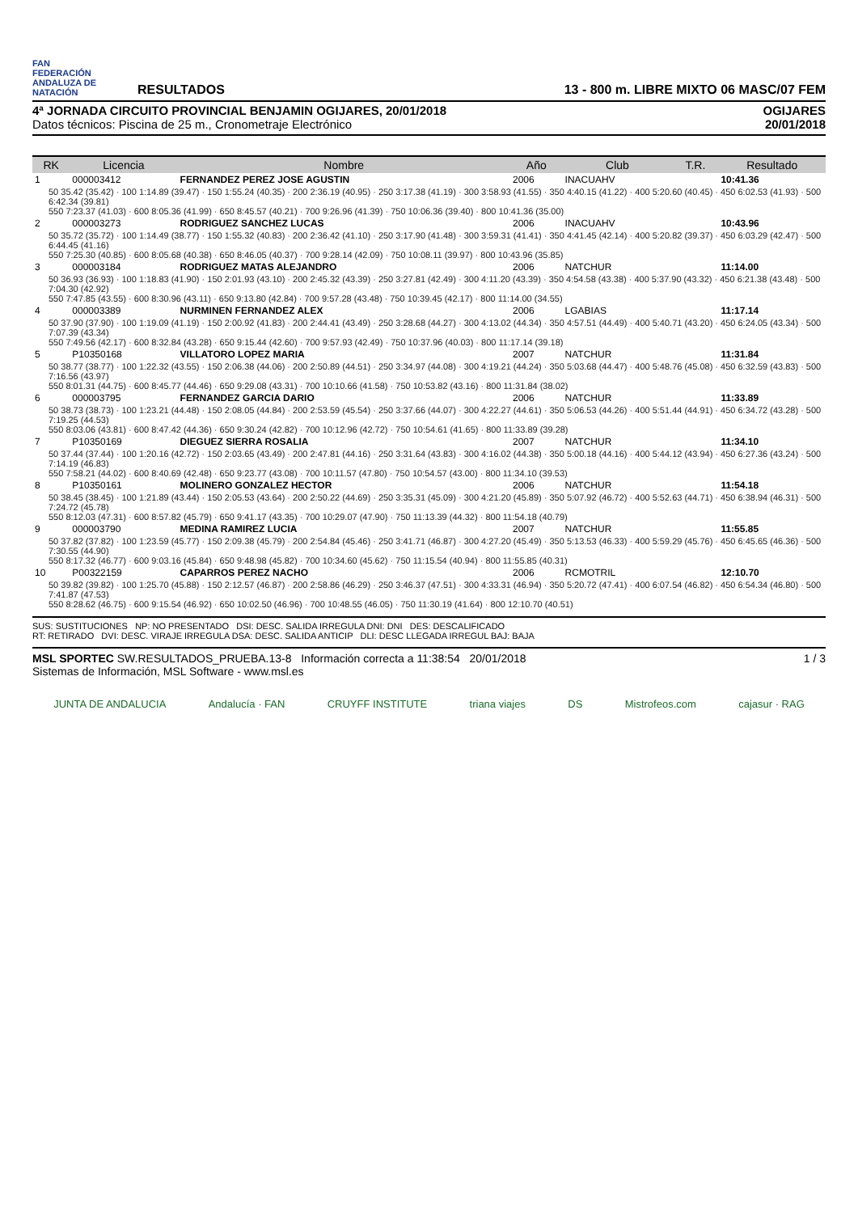FAN
FEDERACIÓN ANDALUZA DE NATACIÓN
RESULTADOS
13 - 800 m. LIBRE MIXTO 06 MASC/07 FEM
4ª JORNADA CIRCUITO PROVINCIAL BENJAMIN OGIJARES, 20/01/2018
Datos técnicos: Piscina de 25 m., Cronometraje Electrónico
OGIJARES
20/01/2018
| RK | Licencia | Nombre | Año | Club | T.R. | Resultado |
| --- | --- | --- | --- | --- | --- | --- |
| 1 | 000003412 | FERNANDEZ PEREZ JOSE AGUSTIN | 2006 | INACUAHV | | 10:41.36 |
| 50 35.42 (35.42) · 100 1:14.89 (39.47) · 150 1:55.24 (40.35) · 200 2:36.19 (40.95) · 250 3:17.38 (41.19) · 300 3:58.93 (41.55) · 350 4:40.15 (41.22) · 400 5:20.60 (40.45) · 450 6:02.53 (41.93) · 500 6:42.34 (39.81) 550 7:23.37 (41.03) · 600 8:05.36 (41.99) · 650 8:45.57 (40.21) · 700 9:26.96 (41.39) · 750 10:06.36 (39.40) · 800 10:41.36 (35.00) | | | | | | |
| 2 | 000003273 | RODRIGUEZ SANCHEZ LUCAS | 2006 | INACUAHV | | 10:43.96 |
| 50 35.72 (35.72) · 100 1:14.49 (38.77) · 150 1:55.32 (40.83) · 200 2:36.42 (41.10) · 250 3:17.90 (41.48) · 300 3:59.31 (41.41) · 350 4:41.45 (42.14) · 400 5:20.82 (39.37) · 450 6:03.29 (42.47) · 500 6:44.45 (41.16) 550 7:25.30 (40.85) · 600 8:05.68 (40.38) · 650 8:46.05 (40.37) · 700 9:28.14 (42.09) · 750 10:08.11 (39.97) · 800 10:43.96 (35.85) | | | | | | |
| 3 | 000003184 | RODRIGUEZ MATAS ALEJANDRO | 2006 | NATCHUR | | 11:14.00 |
| 50 36.93 (36.93) · 100 1:18.83 (41.90) · 150 2:01.93 (43.10) · 200 2:45.32 (43.39) · 250 3:27.81 (42.49) · 300 4:11.20 (43.39) · 350 4:54.58 (43.38) · 400 5:37.90 (43.32) · 450 6:21.38 (43.48) · 500 7:04.30 (42.92) 550 7:47.85 (43.55) · 600 8:30.96 (43.11) · 650 9:13.80 (42.84) · 700 9:57.28 (43.48) · 750 10:39.45 (42.17) · 800 11:14.00 (34.55) | | | | | | |
| 4 | 000003389 | NURMINEN FERNANDEZ ALEX | 2006 | LGABIAS | | 11:17.14 |
| 50 37.90 (37.90) · 100 1:19.09 (41.19) · 150 2:00.92 (41.83) · 200 2:44.41 (43.49) · 250 3:28.68 (44.27) · 300 4:13.02 (44.34) · 350 4:57.51 (44.49) · 400 5:40.71 (43.20) · 450 6:24.05 (43.34) · 500 7:07.39 (43.34) 550 7:49.56 (42.17) · 600 8:32.84 (43.28) · 650 9:15.44 (42.60) · 700 9:57.93 (42.49) · 750 10:37.96 (40.03) · 800 11:17.14 (39.18) | | | | | | |
| 5 | P10350168 | VILLATORO LOPEZ MARIA | 2007 | NATCHUR | | 11:31.84 |
| 50 38.77 (38.77) · 100 1:22.32 (43.55) · 150 2:06.38 (44.06) · 200 2:50.89 (44.51) · 250 3:34.97 (44.08) · 300 4:19.21 (44.24) · 350 5:03.68 (44.47) · 400 5:48.76 (45.08) · 450 6:32.59 (43.83) · 500 7:16.56 (43.97) 550 8:01.31 (44.75) · 600 8:45.77 (44.46) · 650 9:29.08 (43.31) · 700 10:10.66 (41.58) · 750 10:53.82 (43.16) · 800 11:31.84 (38.02) | | | | | | |
| 6 | 000003795 | FERNANDEZ GARCIA DARIO | 2006 | NATCHUR | | 11:33.89 |
| 50 38.73 (38.73) · 100 1:23.21 (44.48) · 150 2:08.05 (44.84) · 200 2:53.59 (45.54) · 250 3:37.66 (44.07) · 300 4:22.27 (44.61) · 350 5:06.53 (44.26) · 400 5:51.44 (44.91) · 450 6:34.72 (43.28) · 500 7:19.25 (44.53) 550 8:03.06 (43.81) · 600 8:47.42 (44.36) · 650 9:30.24 (42.82) · 700 10:12.96 (42.72) · 750 10:54.61 (41.65) · 800 11:33.89 (39.28) | | | | | | |
| 7 | P10350169 | DIEGUEZ SIERRA ROSALIA | 2007 | NATCHUR | | 11:34.10 |
| 50 37.44 (37.44) · 100 1:20.16 (42.72) · 150 2:03.65 (43.49) · 200 2:47.81 (44.16) · 250 3:31.64 (43.83) · 300 4:16.02 (44.38) · 350 5:00.18 (44.16) · 400 5:44.12 (43.94) · 450 6:27.36 (43.24) · 500 7:14.19 (46.83) 550 7:58.21 (44.02) · 600 8:40.69 (42.48) · 650 9:23.77 (43.08) · 700 10:11.57 (47.80) · 750 10:54.57 (43.00) · 800 11:34.10 (39.53) | | | | | | |
| 8 | P10350161 | MOLINERO GONZALEZ HECTOR | 2006 | NATCHUR | | 11:54.18 |
| 50 38.45 (38.45) · 100 1:21.89 (43.44) · 150 2:05.53 (43.64) · 200 2:50.22 (44.69) · 250 3:35.31 (45.09) · 300 4:21.20 (45.89) · 350 5:07.92 (46.72) · 400 5:52.63 (44.71) · 450 6:38.94 (46.31) · 500 7:24.72 (45.78) 550 8:12.03 (47.31) · 600 8:57.82 (45.79) · 650 9:41.17 (43.35) · 700 10:29.07 (47.90) · 750 11:13.39 (44.32) · 800 11:54.18 (40.79) | | | | | | |
| 9 | 000003790 | MEDINA RAMIREZ LUCIA | 2007 | NATCHUR | | 11:55.85 |
| 50 37.82 (37.82) · 100 1:23.59 (45.77) · 150 2:09.38 (45.79) · 200 2:54.84 (45.46) · 250 3:41.71 (46.87) · 300 4:27.20 (45.49) · 350 5:13.53 (46.33) · 400 5:59.29 (45.76) · 450 6:45.65 (46.36) · 500 7:30.55 (44.90) 550 8:17.32 (46.77) · 600 9:03.16 (45.84) · 650 9:48.98 (45.82) · 700 10:34.60 (45.62) · 750 11:15.54 (40.94) · 800 11:55.85 (40.31) | | | | | | |
| 10 | P00322159 | CAPARROS PEREZ NACHO | 2006 | RCMOTRIL | | 12:10.70 |
| 50 39.82 (39.82) · 100 1:25.70 (45.88) · 150 2:12.57 (46.87) · 200 2:58.86 (46.29) · 250 3:46.37 (47.51) · 300 4:33.31 (46.94) · 350 5:20.72 (47.41) · 400 6:07.54 (46.82) · 450 6:54.34 (46.80) · 500 7:41.87 (47.53) 550 8:28.62 (46.75) · 600 9:15.54 (46.92) · 650 10:02.50 (46.96) · 700 10:48.55 (46.05) · 750 11:30.19 (41.64) · 800 12:10.70 (40.51) | | | | | | |
SUS: SUSTITUCIONES NP: NO PRESENTADO DSI: DESC. SALIDA IRREGULA DNI: DNI DES: DESCALIFICADO
RT: RETIRADO DVI: DESC. VIRAJE IRREGULA DSA: DESC. SALIDA ANTICIP DLI: DESC LLEGADA IRREGUL BAJ: BAJA
MSL SPORTEC SW.RESULTADOS_PRUEBA.13-8 Información correcta a 11:38:54 20/01/2018
Sistemas de Información, MSL Software - www.msl.es
1 / 3
JUNTA DE ANDALUCIA Andalucía · FAN CRUYFF INSTITUTE triana viajes DS Mistrofeos.com cajasur · RAG